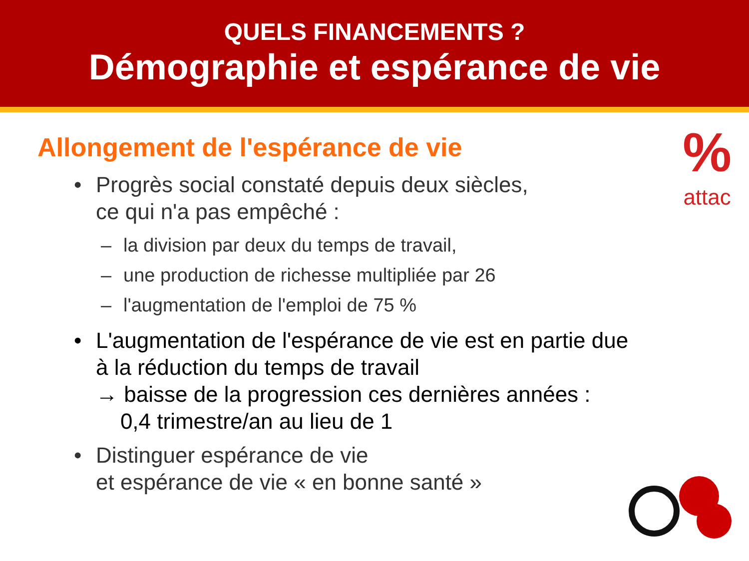QUELS FINANCEMENTS ?
Démographie et espérance de vie
%
attac
Allongement de l'espérance de vie
• Progrès social constaté depuis deux siècles,
ce qui n'a pas empêché :
– la division par deux du temps de travail,
– une production de richesse multipliée par 26
– l'augmentation de l'emploi de 75 %
• L'augmentation de l'espérance de vie est en partie due
à la réduction du temps de travail
→ baisse de la progression ces dernières années :
0,4 trimestre/an au lieu de 1
• Distinguer espérance de vie
et espérance de vie « en bonne santé »